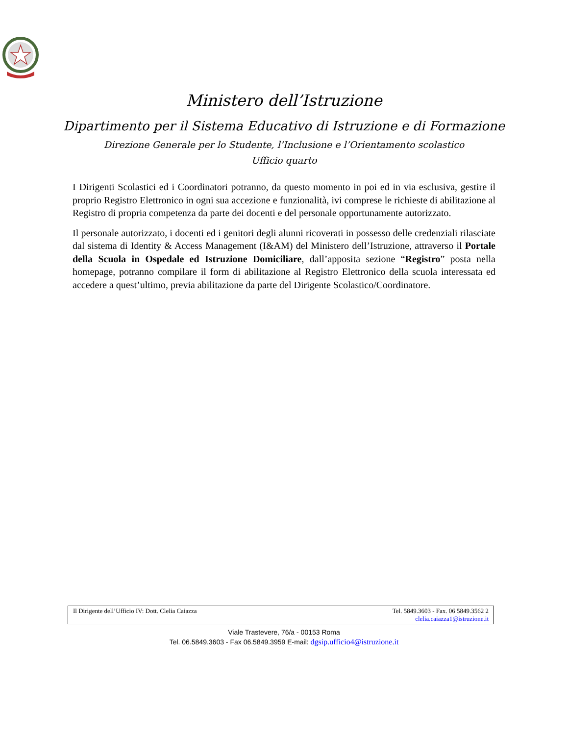Ministero dell’Istruzione
Dipartimento per il Sistema Educativo di Istruzione e di Formazione
Direzione Generale per lo Studente, l’Inclusione e l’Orientamento scolastico
Ufficio quarto
I Dirigenti Scolastici ed i Coordinatori potranno, da questo momento in poi ed in via esclusiva, gestire il proprio Registro Elettronico in ogni sua accezione e funzionalità, ivi comprese le richieste di abilitazione al Registro di propria competenza da parte dei docenti e del personale opportunamente autorizzato.
Il personale autorizzato, i docenti ed i genitori degli alunni ricoverati in possesso delle credenziali rilasciate dal sistema di Identity & Access Management (I&AM) del Ministero dell’Istruzione, attraverso il Portale della Scuola in Ospedale ed Istruzione Domiciliare, dall’apposita sezione “Registro” posta nella homepage, potranno compilare il form di abilitazione al Registro Elettronico della scuola interessata ed accedere a quest’ultimo, previa abilitazione da parte del Dirigente Scolastico/Coordinatore.
Il Dirigente dell’Ufficio IV: Dott. Clelia Caiazza Tel. 5849.3603 - Fax. 06 5849.3562 2
clelia.caiazza1@istruzione.it
Viale Trastevere, 76/a - 00153 Roma
Tel. 06.5849.3603 - Fax 06.5849.3959 E-mail: dgsip.ufficio4@istruzione.it